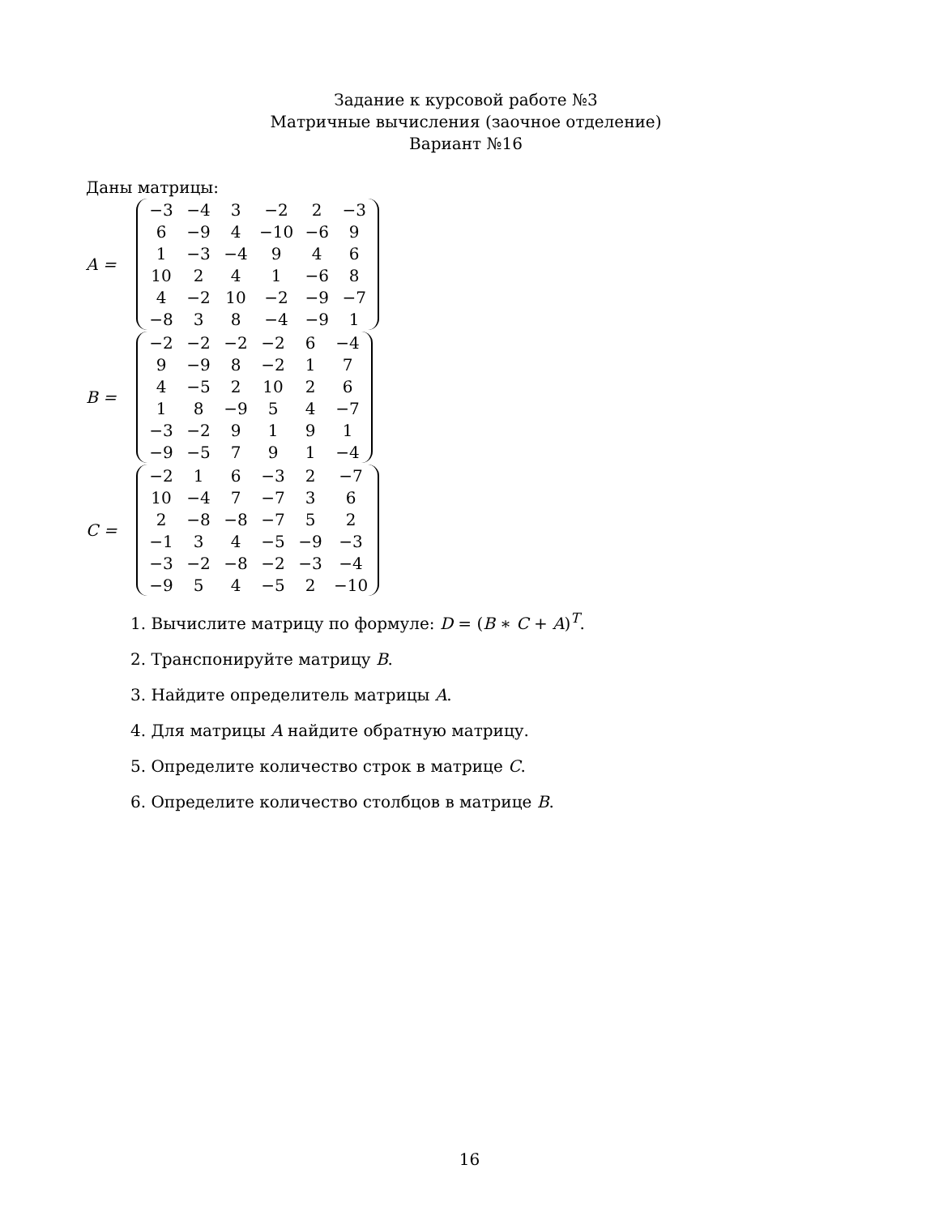Задание к курсовой работе №3
Матричные вычисления (заочное отделение)
Вариант №16
Даны матрицы:
A =
| −3 | −4 | 3 | −2 | 2 | −3 |
| 6 | −9 | 4 | −10 | −6 | 9 |
| 1 | −3 | −4 | 9 | 4 | 6 |
| 10 | 2 | 4 | 1 | −6 | 8 |
| 4 | −2 | 10 | −2 | −9 | −7 |
| −8 | 3 | 8 | −4 | −9 | 1 |
B =
| −2 | −2 | −2 | −2 | 6 | −4 |
| 9 | −9 | 8 | −2 | 1 | 7 |
| 4 | −5 | 2 | 10 | 2 | 6 |
| 1 | 8 | −9 | 5 | 4 | −7 |
| −3 | −2 | 9 | 1 | 9 | 1 |
| −9 | −5 | 7 | 9 | 1 | −4 |
C =
| −2 | 1 | 6 | −3 | 2 | −7 |
| 10 | −4 | 7 | −7 | 3 | 6 |
| 2 | −8 | −8 | −7 | 5 | 2 |
| −1 | 3 | 4 | −5 | −9 | −3 |
| −3 | −2 | −8 | −2 | −3 | −4 |
| −9 | 5 | 4 | −5 | 2 | −10 |
1. Вычислите матрицу по формуле: D = (B ∗ C + A)<sup>T</sup>.
2. Транспонируйте матрицу B.
3. Найдите определитель матрицы A.
4. Для матрицы A найдите обратную матрицу.
5. Определите количество строк в матрице C.
6. Определите количество столбцов в матрице B.
16